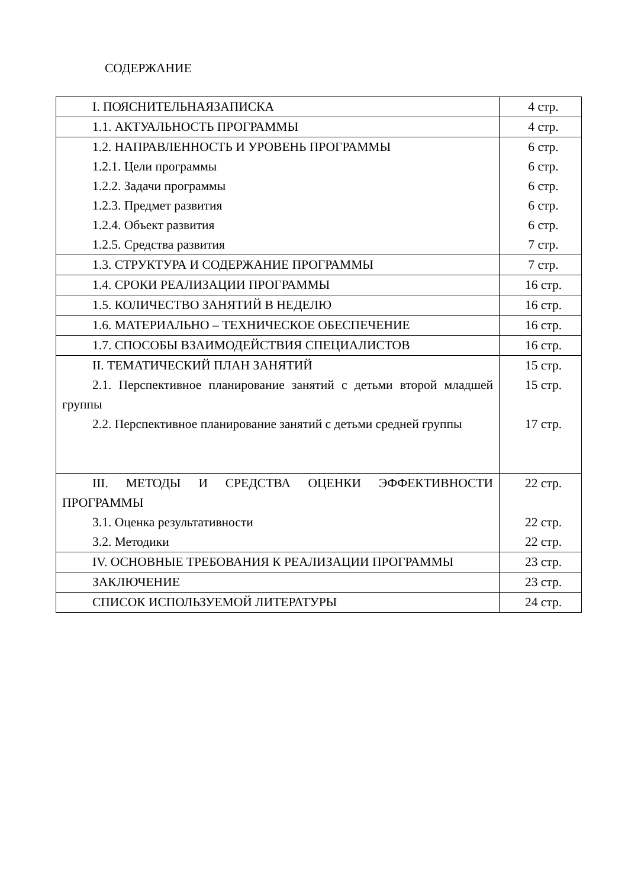СОДЕРЖАНИЕ
| I. ПОЯСНИТЕЛЬНАЯЗАПИСКА | 4 стр. |
| 1.1. АКТУАЛЬНОСТЬ ПРОГРАММЫ | 4 стр. |
| 1.2. НАПРАВЛЕННОСТЬ И УРОВЕНЬ ПРОГРАММЫ 1.2.1. Цели программы 1.2.2. Задачи программы 1.2.3. Предмет развития 1.2.4. Объект развития 1.2.5. Средства развития | 6 стр. 6 стр. 6 стр. 6 стр. 6 стр. 7 стр. |
| 1.3. СТРУКТУРА И СОДЕРЖАНИЕ ПРОГРАММЫ | 7 стр. |
| 1.4. СРОКИ РЕАЛИЗАЦИИ ПРОГРАММЫ | 16 стр. |
| 1.5. КОЛИЧЕСТВО ЗАНЯТИЙ В НЕДЕЛЮ | 16 стр. |
| 1.6. МАТЕРИАЛЬНО – ТЕХНИЧЕСКОЕ ОБЕСПЕЧЕНИЕ | 16 стр. |
| 1.7. СПОСОБЫ ВЗАИМОДЕЙСТВИЯ СПЕЦИАЛИСТОВ | 16 стр. |
| II. ТЕМАТИЧЕСКИЙ ПЛАН ЗАНЯТИЙ 2.1. Перспективное планирование занятий с детьми второй младшей группы 2.2. Перспективное планирование занятий с детьми средней группы | 15 стр. 15 стр. 17 стр. |
| III. МЕТОДЫ И СРЕДСТВА ОЦЕНКИ ЭФФЕКТИВНОСТИ ПРОГРАММЫ 3.1. Оценка результативности 3.2. Методики | 22 стр. 22 стр. 22 стр. |
| IV. ОСНОВНЫЕ ТРЕБОВАНИЯ К РЕАЛИЗАЦИИ ПРОГРАММЫ | 23 стр. |
| ЗАКЛЮЧЕНИЕ | 23 стр. |
| СПИСОК ИСПОЛЬЗУЕМОЙ ЛИТЕРАТУРЫ | 24 стр. |